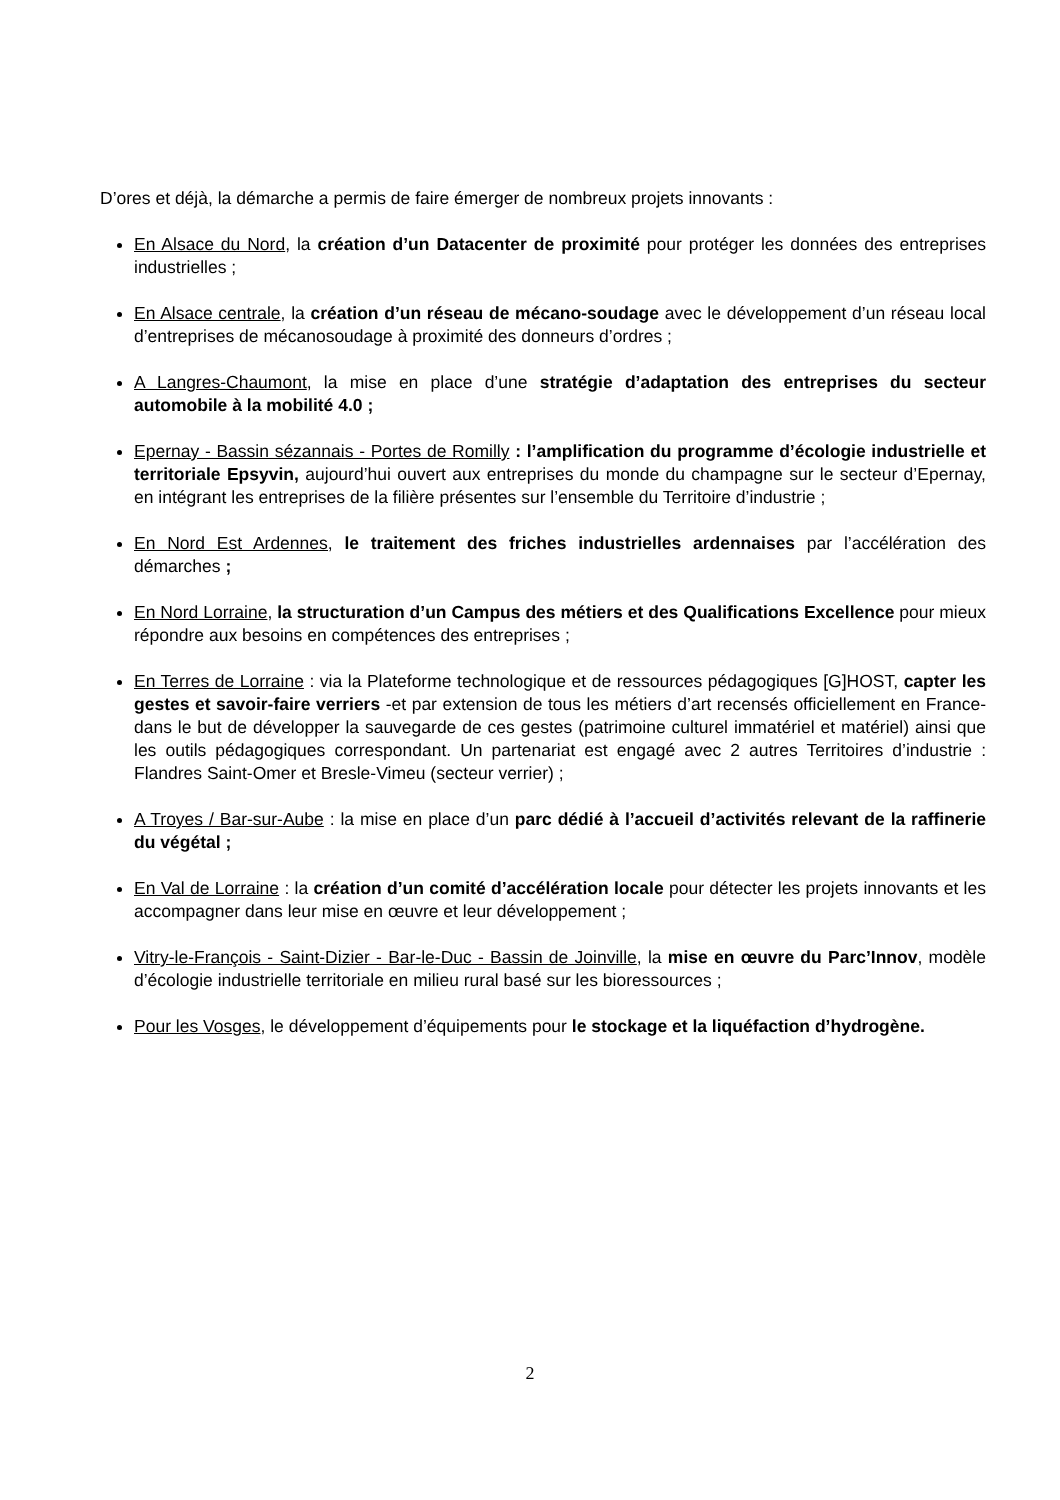D’ores et déjà, la démarche a permis de faire émerger de nombreux projets innovants :
En Alsace du Nord, la création d’un Datacenter de proximité pour protéger les données des entreprises industrielles ;
En Alsace centrale, la création d’un réseau de mécano-soudage avec le développement d’un réseau local d’entreprises de mécanosoudage à proximité des donneurs d’ordres ;
A Langres-Chaumont, la mise en place d’une stratégie d’adaptation des entreprises du secteur automobile à la mobilité 4.0 ;
Epernay - Bassin sézannais - Portes de Romilly : l’amplification du programme d’écologie industrielle et territoriale Epsyvin, aujourd’hui ouvert aux entreprises du monde du champagne sur le secteur d’Epernay, en intégrant les entreprises de la filière présentes sur l’ensemble du Territoire d’industrie ;
En Nord Est Ardennes, le traitement des friches industrielles ardennaises par l’accélération des démarches ;
En Nord Lorraine, la structuration d’un Campus des métiers et des Qualifications Excellence pour mieux répondre aux besoins en compétences des entreprises ;
En Terres de Lorraine : via la Plateforme technologique et de ressources pédagogiques [G]HOST, capter les gestes et savoir-faire verriers -et par extension de tous les métiers d’art recensés officiellement en France- dans le but de développer la sauvegarde de ces gestes (patrimoine culturel immatériel et matériel) ainsi que les outils pédagogiques correspondant. Un partenariat est engagé avec 2 autres Territoires d’industrie : Flandres Saint-Omer et Bresle-Vimeu (secteur verrier) ;
A Troyes / Bar-sur-Aube : la mise en place d’un parc dédié à l’accueil d’activités relevant de la raffinerie du végétal ;
En Val de Lorraine : la création d’un comité d’accélération locale pour détecter les projets innovants et les accompagner dans leur mise en œuvre et leur développement ;
Vitry-le-François - Saint-Dizier - Bar-le-Duc - Bassin de Joinville, la mise en œuvre du Parc’Innov, modèle d’écologie industrielle territoriale en milieu rural basé sur les bioressources ;
Pour les Vosges, le développement d’équipements pour le stockage et la liquéfaction d’hydrogène.
2